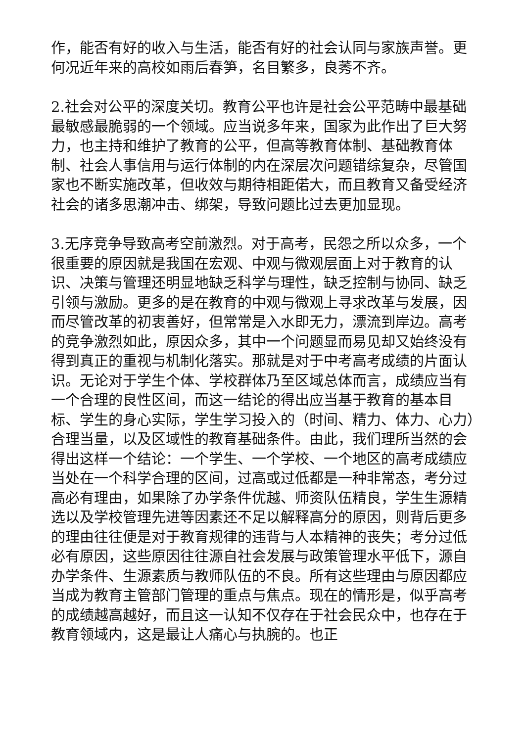作，能否有好的收入与生活，能否有好的社会认同与家族声誉。更何况近年来的高校如雨后春笋，名目繁多，良莠不齐。
2.社会对公平的深度关切。教育公平也许是社会公平范畴中最基础最敏感最脆弱的一个领域。应当说多年来，国家为此作出了巨大努力，也主持和维护了教育的公平，但高等教育体制、基础教育体制、社会人事信用与运行体制的内在深层次问题错综复杂，尽管国家也不断实施改革，但收效与期待相距偌大，而且教育又备受经济社会的诸多思潮冲击、绑架，导致问题比过去更加显现。
3.无序竞争导致高考空前激烈。对于高考，民怨之所以众多，一个很重要的原因就是我国在宏观、中观与微观层面上对于教育的认识、决策与管理还明显地缺乏科学与理性，缺乏控制与协同、缺乏引领与激励。更多的是在教育的中观与微观上寻求改革与发展，因而尽管改革的初衷善好，但常常是入水即无力，漂流到岸边。高考的竞争激烈如此，原因众多，其中一个问题显而易见却又始终没有得到真正的重视与机制化落实。那就是对于中考高考成绩的片面认识。无论对于学生个体、学校群体乃至区域总体而言，成绩应当有一个合理的良性区间，而这一结论的得出应当基于教育的基本目标、学生的身心实际，学生学习投入的（时间、精力、体力、心力）合理当量，以及区域性的教育基础条件。由此，我们理所当然的会得出这样一个结论：一个学生、一个学校、一个地区的高考成绩应当处在一个科学合理的区间，过高或过低都是一种非常态，考分过高必有理由，如果除了办学条件优越、师资队伍精良，学生生源精选以及学校管理先进等因素还不足以解释高分的原因，则背后更多的理由往往便是对于教育规律的违背与人本精神的丧失；考分过低必有原因，这些原因往往源自社会发展与政策管理水平低下，源自办学条件、生源素质与教师队伍的不良。所有这些理由与原因都应当成为教育主管部门管理的重点与焦点。现在的情形是，似乎高考的成绩越高越好，而且这一认知不仅存在于社会民众中，也存在于教育领域内，这是最让人痛心与执腕的。也正